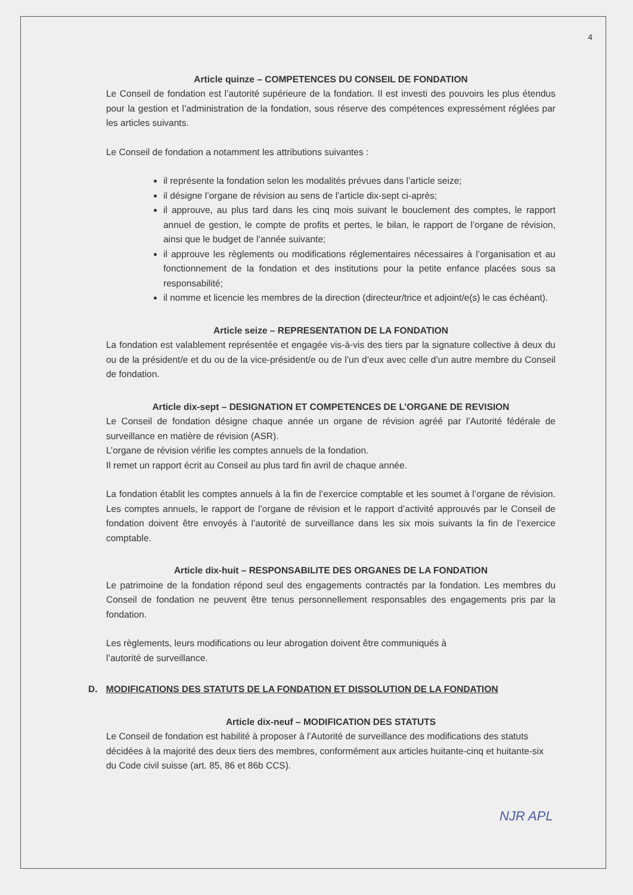4
Article quinze – COMPETENCES DU CONSEIL DE FONDATION
Le Conseil de fondation est l’autorité supérieure de la fondation. Il est investi des pouvoirs les plus étendus pour la gestion et l’administration de la fondation, sous réserve des compétences expressément réglées par les articles suivants.
Le Conseil de fondation a notamment les attributions suivantes :
il représente la fondation selon les modalités prévues dans l’article seize;
il désigne l’organe de révision au sens de l’article dix-sept ci-après;
il approuve, au plus tard dans les cinq mois suivant le bouclement des comptes, le rapport annuel de gestion, le compte de profits et pertes, le bilan, le rapport de l’organe de révision, ainsi que le budget de l’année suivante;
il approuve les règlements ou modifications réglementaires nécessaires à l’organisation et au fonctionnement de la fondation et des institutions pour la petite enfance placées sous sa responsabilité;
il nomme et licencie les membres de la direction (directeur/trice et adjoint/e(s) le cas échéant).
Article seize – REPRESENTATION DE LA FONDATION
La fondation est valablement représentée et engagée vis-à-vis des tiers par la signature collective à deux du ou de la président/e et du ou de la vice-président/e ou de l’un d’eux avec celle d’un autre membre du Conseil de fondation.
Article dix-sept – DESIGNATION ET COMPETENCES DE L’ORGANE DE REVISION
Le Conseil de fondation désigne chaque année un organe de révision agréé par l’Autorité fédérale de surveillance en matière de révision (ASR).
L’organe de révision vérifie les comptes annuels de la fondation.
Il remet un rapport écrit au Conseil au plus tard fin avril de chaque année.
La fondation établit les comptes annuels à la fin de l’exercice comptable et les soumet à l’organe de révision. Les comptes annuels, le rapport de l’organe de révision et le rapport d’activité approuvés par le Conseil de fondation doivent être envoyés à l’autorité de surveillance dans les six mois suivants la fin de l’exercice comptable.
Article dix-huit – RESPONSABILITE DES ORGANES DE LA FONDATION
Le patrimoine de la fondation répond seul des engagements contractés par la fondation. Les membres du Conseil de fondation ne peuvent être tenus personnellement responsables des engagements pris par la fondation.
Les règlements, leurs modifications ou leur abrogation doivent être communiqués à
l’autorité de surveillance.
D. MODIFICATIONS DES STATUTS DE LA FONDATION ET DISSOLUTION DE LA FONDATION
Article dix-neuf – MODIFICATION DES STATUTS
Le Conseil de fondation est habilité à proposer à l’Autorité de surveillance des modifications des statuts décidées à la majorité des deux tiers des membres, conformément aux articles huitante-cinq et huitante-six du Code civil suisse (art. 85, 86 et 86b CCS).
NJR APL